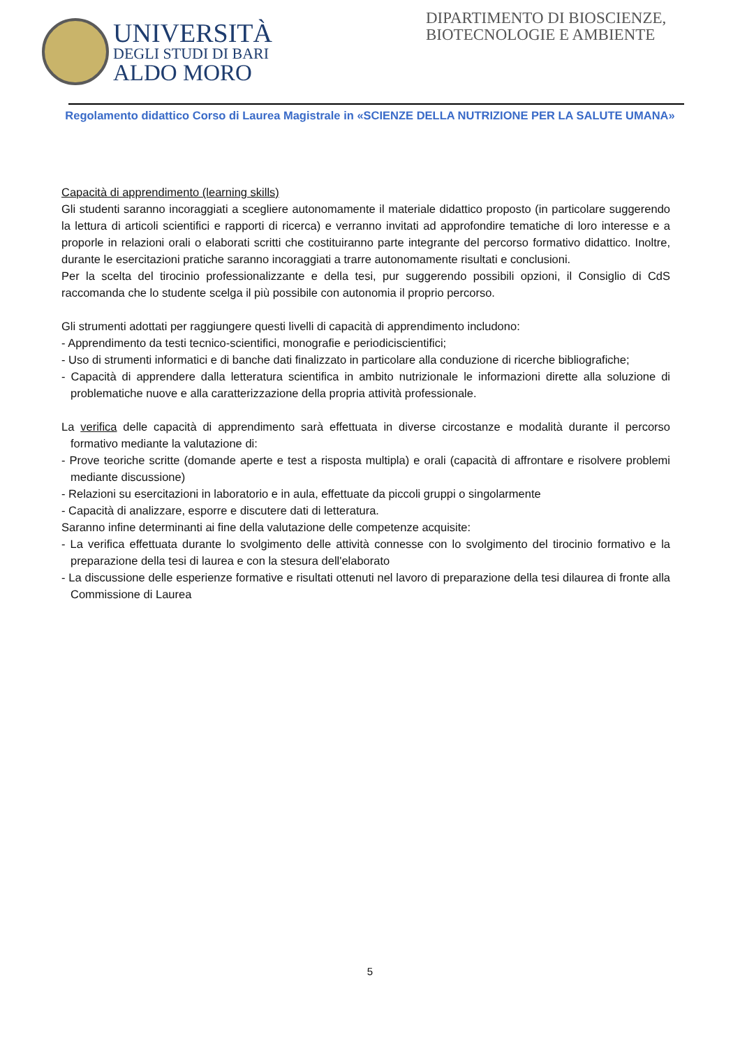UNIVERSITÀ
DEGLI STUDI DI BARI
ALDO MORO
DIPARTIMENTO DI BIOSCIENZE, BIOTECNOLOGIE E AMBIENTE
Regolamento didattico Corso di Laurea Magistrale in «SCIENZE DELLA NUTRIZIONE PER LA SALUTE UMANA»
Capacità di apprendimento (learning skills)
Gli studenti saranno incoraggiati a scegliere autonomamente il materiale didattico proposto (in particolare suggerendo la lettura di articoli scientifici e rapporti di ricerca) e verranno invitati ad approfondire tematiche di loro interesse e a proporle in relazioni orali o elaborati scritti che costituiranno parte integrante del percorso formativo didattico. Inoltre, durante le esercitazioni pratiche saranno incoraggiati a trarre autonomamente risultati e conclusioni.
Per la scelta del tirocinio professionalizzante e della tesi, pur suggerendo possibili opzioni, il Consiglio di CdS raccomanda che lo studente scelga il più possibile con autonomia il proprio percorso.
Gli strumenti adottati per raggiungere questi livelli di capacità di apprendimento includono:
- Apprendimento da testi tecnico-scientifici, monografie e periodiciscientifici;
- Uso di strumenti informatici e di banche dati finalizzato in particolare alla conduzione di ricerche bibliografiche;
- Capacità di apprendere dalla letteratura scientifica in ambito nutrizionale le informazioni dirette alla soluzione di problematiche nuove e alla caratterizzazione della propria attività professionale.
La verifica delle capacità di apprendimento sarà effettuata in diverse circostanze e modalità durante il percorso formativo mediante la valutazione di:
- Prove teoriche scritte (domande aperte e test a risposta multipla) e orali (capacità di affrontare e risolvere problemi mediante discussione)
- Relazioni su esercitazioni in laboratorio e in aula, effettuate da piccoli gruppi o singolarmente
- Capacità di analizzare, esporre e discutere dati di letteratura.
Saranno infine determinanti ai fine della valutazione delle competenze acquisite:
- La verifica effettuata durante lo svolgimento delle attività connesse con lo svolgimento del tirocinio formativo e la preparazione della tesi di laurea e con la stesura dell'elaborato
- La discussione delle esperienze formative e risultati ottenuti nel lavoro di preparazione della tesi dilaurea di fronte alla Commissione di Laurea
5